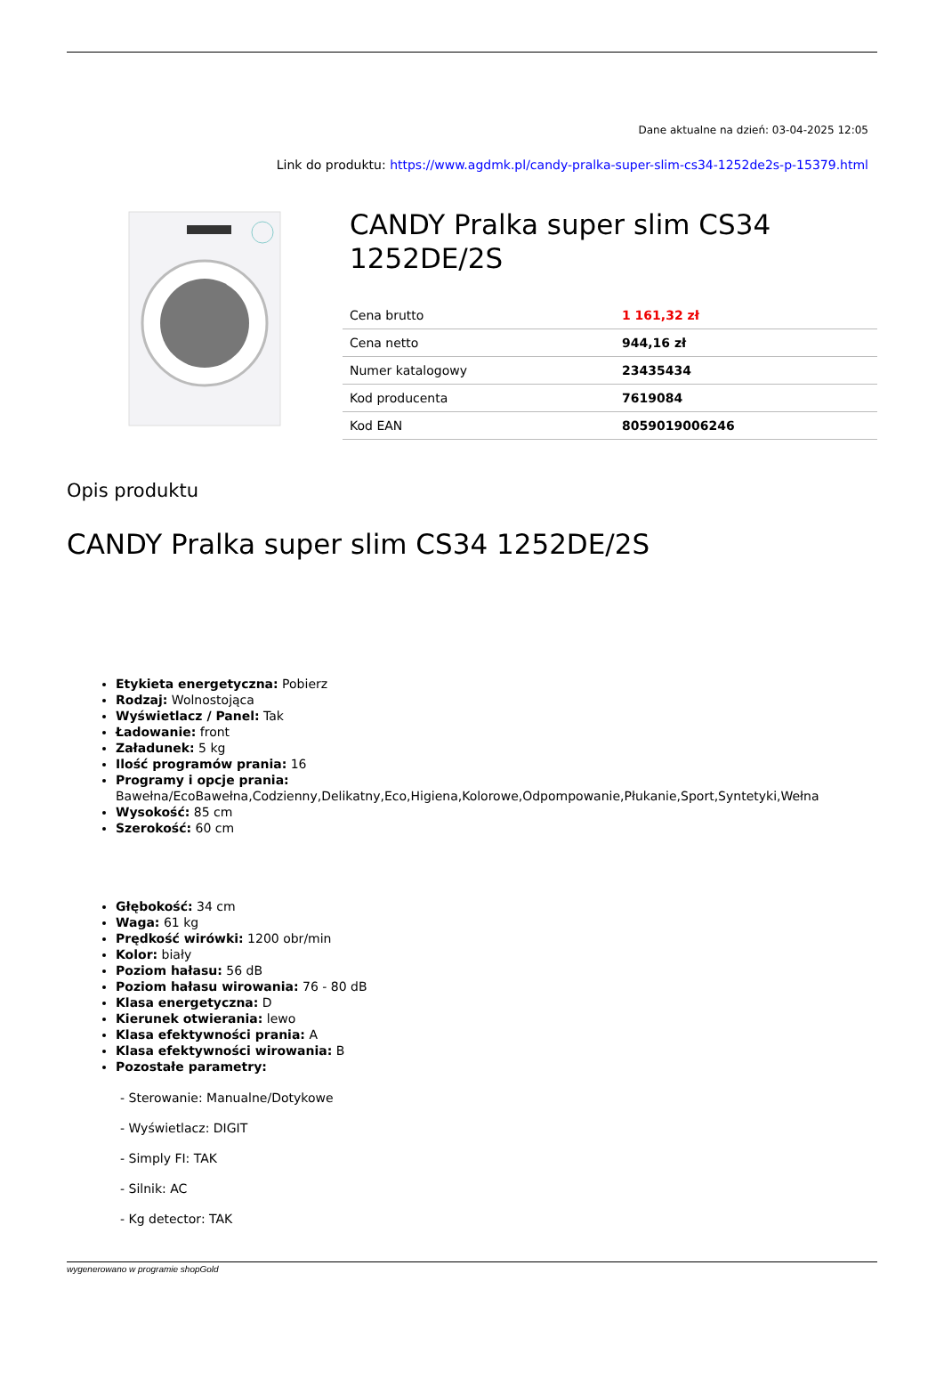Dane aktualne na dzień: 03-04-2025 12:05
Link do produktu: https://www.agdmk.pl/candy-pralka-super-slim-cs34-1252de2s-p-15379.html
CANDY Pralka super slim CS34 1252DE/2S
| Cena brutto | 1 161,32 zł |
| Cena netto | 944,16 zł |
| Numer katalogowy | 23435434 |
| Kod producenta | 7619084 |
| Kod EAN | 8059019006246 |
Opis produktu
CANDY Pralka super slim CS34 1252DE/2S
Etykieta energetyczna: Pobierz
Rodzaj: Wolnostojąca
Wyświetlacz / Panel: Tak
Ładowanie: front
Załadunek: 5 kg
Ilość programów prania: 16
Programy i opcje prania: Bawełna/EcoBawełna,Codzienny,Delikatny,Eco,Higiena,Kolorowe,Odpompowanie,Płukanie,Sport,Syntetyki,Wełna
Wysokość: 85 cm
Szerokość: 60 cm
Głębokość: 34 cm
Waga: 61 kg
Prędkość wirówki: 1200 obr/min
Kolor: biały
Poziom hałasu: 56 dB
Poziom hałasu wirowania: 76 - 80 dB
Klasa energetyczna: D
Kierunek otwierania: lewo
Klasa efektywności prania: A
Klasa efektywności wirowania: B
Pozostałe parametry:
- Sterowanie: Manualne/Dotykowe
- Wyświetlacz: DIGIT
- Simply FI: TAK
- Silnik: AC
- Kg detector: TAK
wygenerowano w programie shopGold